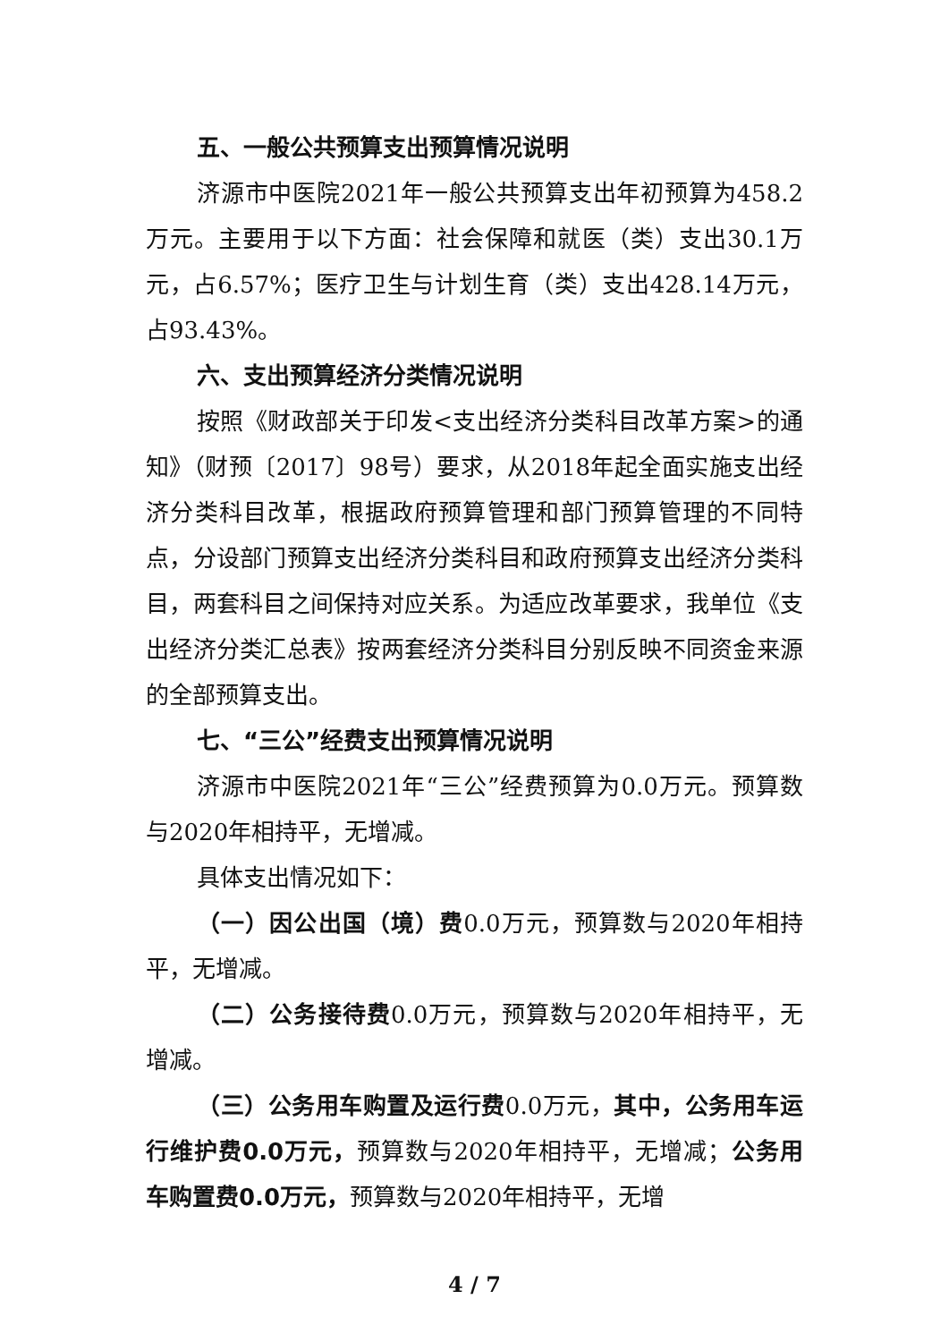五、一般公共预算支出预算情况说明
济源市中医院2021年一般公共预算支出年初预算为458.2万元。主要用于以下方面：社会保障和就医（类）支出30.1万元，占6.57%；医疗卫生与计划生育（类）支出428.14万元，占93.43%。
六、支出预算经济分类情况说明
按照《财政部关于印发<支出经济分类科目改革方案>的通知》（财预〔2017〕98号）要求，从2018年起全面实施支出经济分类科目改革，根据政府预算管理和部门预算管理的不同特点，分设部门预算支出经济分类科目和政府预算支出经济分类科目，两套科目之间保持对应关系。为适应改革要求，我单位《支出经济分类汇总表》按两套经济分类科目分别反映不同资金来源的全部预算支出。
七、“三公”经费支出预算情况说明
济源市中医院2021年“三公”经费预算为0.0万元。预算数与2020年相持平，无增减。
具体支出情况如下：
（一）因公出国（境）费0.0万元，预算数与2020年相持平，无增减。
（二）公务接待费0.0万元，预算数与2020年相持平，无增减。
（三）公务用车购置及运行费0.0万元，其中，公务用车运行维护费0.0万元，预算数与2020年相持平，无增减；公务用车购置费0.0万元，预算数与2020年相持平，无增
4 / 7